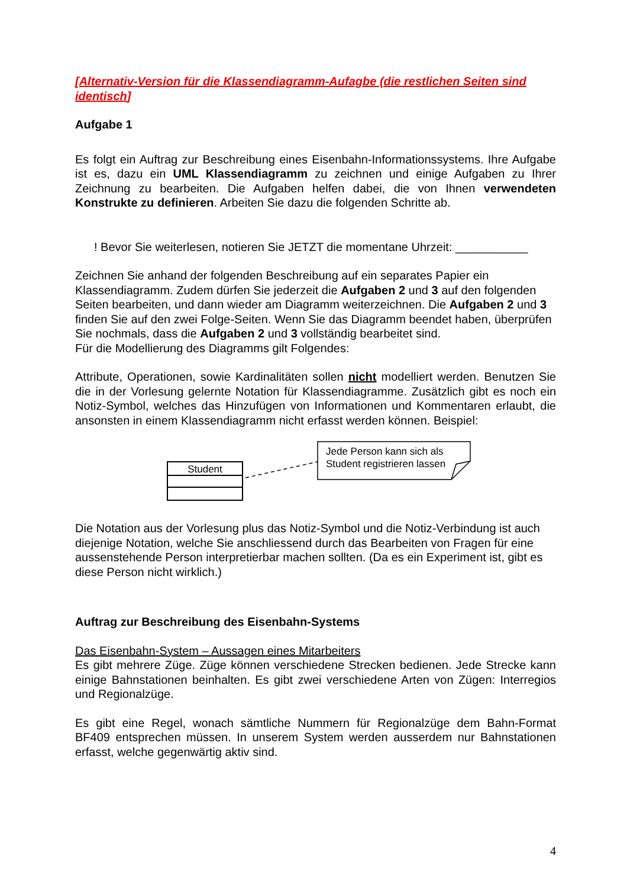[Alternativ-Version für die Klassendiagramm-Aufagbe (die restlichen Seiten sind identisch]
Aufgabe 1
Es folgt ein Auftrag zur Beschreibung eines Eisenbahn-Informationssystems. Ihre Aufgabe ist es, dazu ein UML Klassendiagramm zu zeichnen und einige Aufgaben zu Ihrer Zeichnung zu bearbeiten. Die Aufgaben helfen dabei, die von Ihnen verwendeten Konstrukte zu definieren. Arbeiten Sie dazu die folgenden Schritte ab.
! Bevor Sie weiterlesen, notieren Sie JETZT die momentane Uhrzeit: ___________
Zeichnen Sie anhand der folgenden Beschreibung auf ein separates Papier ein Klassendiagramm. Zudem dürfen Sie jederzeit die Aufgaben 2 und 3 auf den folgenden Seiten bearbeiten, und dann wieder am Diagramm weiterzeichnen. Die Aufgaben 2 und 3 finden Sie auf den zwei Folge-Seiten. Wenn Sie das Diagramm beendet haben, überprüfen Sie nochmals, dass die Aufgaben 2 und 3 vollständig bearbeitet sind.
Für die Modellierung des Diagramms gilt Folgendes:
Attribute, Operationen, sowie Kardinalitäten sollen nicht modelliert werden. Benutzen Sie die in der Vorlesung gelernte Notation für Klassendiagramme. Zusätzlich gibt es noch ein Notiz-Symbol, welches das Hinzufügen von Informationen und Kommentaren erlaubt, die ansonsten in einem Klassendiagramm nicht erfasst werden können. Beispiel:
Student
Jede Person kann sich als
Student registrieren lassen
Die Notation aus der Vorlesung plus das Notiz-Symbol und die Notiz-Verbindung ist auch diejenige Notation, welche Sie anschliessend durch das Bearbeiten von Fragen für eine aussenstehende Person interpretierbar machen sollten. (Da es ein Experiment ist, gibt es diese Person nicht wirklich.)
Auftrag zur Beschreibung des Eisenbahn-Systems
Das Eisenbahn-System – Aussagen eines Mitarbeiters
Es gibt mehrere Züge. Züge können verschiedene Strecken bedienen. Jede Strecke kann einige Bahnstationen beinhalten. Es gibt zwei verschiedene Arten von Zügen: Interregios und Regionalzüge.
Es gibt eine Regel, wonach sämtliche Nummern für Regionalzüge dem Bahn-Format BF409 entsprechen müssen. In unserem System werden ausserdem nur Bahnstationen erfasst, welche gegenwärtig aktiv sind.
4